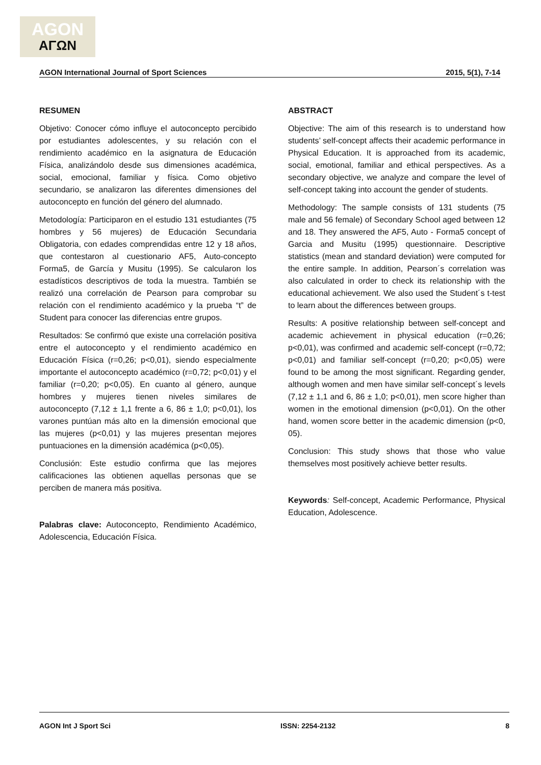AGON
ΑΓΩΝ
AGON International Journal of Sport Sciences 2015, 5(1), 7-14
RESUMEN
Objetivo: Conocer cómo influye el autoconcepto percibido por estudiantes adolescentes, y su relación con el rendimiento académico en la asignatura de Educación Física, analizándolo desde sus dimensiones académica, social, emocional, familiar y física. Como objetivo secundario, se analizaron las diferentes dimensiones del autoconcepto en función del género del alumnado.
Metodología: Participaron en el estudio 131 estudiantes (75 hombres y 56 mujeres) de Educación Secundaria Obligatoria, con edades comprendidas entre 12 y 18 años, que contestaron al cuestionario AF5, Auto-concepto Forma5, de García y Musitu (1995). Se calcularon los estadísticos descriptivos de toda la muestra. También se realizó una correlación de Pearson para comprobar su relación con el rendimiento académico y la prueba “t” de Student para conocer las diferencias entre grupos.
Resultados: Se confirmó que existe una correlación positiva entre el autoconcepto y el rendimiento académico en Educación Física (r=0,26; p<0,01), siendo especialmente importante el autoconcepto académico (r=0,72; p<0,01) y el familiar (r=0,20; p<0,05). En cuanto al género, aunque hombres y mujeres tienen niveles similares de autoconcepto (7,12 ± 1,1 frente a 6, 86 ± 1,0; p<0,01), los varones puntúan más alto en la dimensión emocional que las mujeres (p<0,01) y las mujeres presentan mejores puntuaciones en la dimensión académica (p<0,05).
Conclusión: Este estudio confirma que las mejores calificaciones las obtienen aquellas personas que se perciben de manera más positiva.
Palabras clave: Autoconcepto, Rendimiento Académico, Adolescencia, Educación Física.
ABSTRACT
Objective: The aim of this research is to understand how students’ self-concept affects their academic performance in Physical Education. It is approached from its academic, social, emotional, familiar and ethical perspectives. As a secondary objective, we analyze and compare the level of self-concept taking into account the gender of students.
Methodology: The sample consists of 131 students (75 male and 56 female) of Secondary School aged between 12 and 18. They answered the AF5, Auto - Forma5 concept of Garcia and Musitu (1995) questionnaire. Descriptive statistics (mean and standard deviation) were computed for the entire sample. In addition, Pearson´s correlation was also calculated in order to check its relationship with the educational achievement. We also used the Student´s t-test to learn about the differences between groups.
Results: A positive relationship between self-concept and academic achievement in physical education (r=0,26; p<0,01), was confirmed and academic self-concept (r=0,72; p<0,01) and familiar self-concept (r=0,20; p<0,05) were found to be among the most significant. Regarding gender, although women and men have similar self-concept´s levels (7,12 ± 1,1 and 6, 86 ± 1,0; p<0,01), men score higher than women in the emotional dimension (p<0,01). On the other hand, women score better in the academic dimension (p<0, 05).
Conclusion: This study shows that those who value themselves most positively achieve better results.
Keywords: Self-concept, Academic Performance, Physical Education, Adolescence.
AGON Int J Sport Sci ISSN: 2254-2132 8